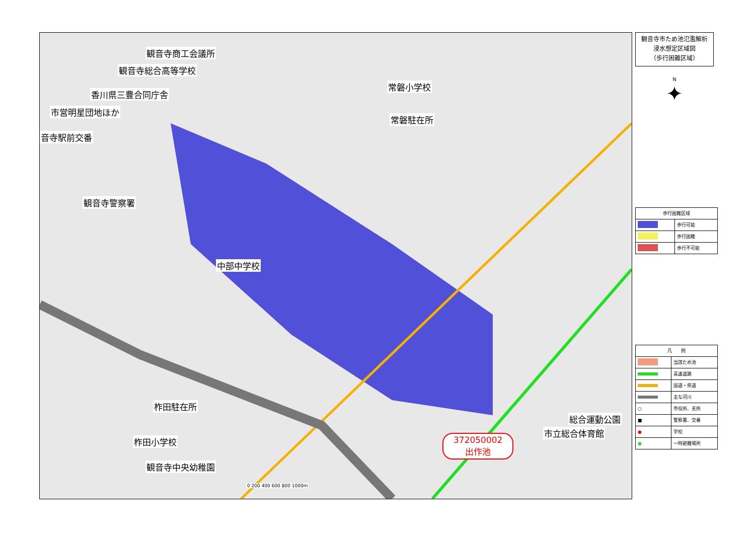観音寺商工会議所
観音寺総合高等学校
香川県三豊合同庁舎
市営明星団地ほか
音寺駅前交番
観音寺警察署
常磐小学校
常磐駐在所
中部中学校
柞田駐在所
柞田小学校
観音寺中央幼稚園
総合運動公園
市立総合体育館
372050002
出作池
0 200 400 600 800 1000m
観音寺市ため池氾濫解析
浸水想定区域図
（歩行困難区域）
N
✦
| 歩行困難区域 | |
| --- | --- |
| | 歩行可能 |
| | 歩行困難 |
| | 歩行不可能 |
| 凡 例 | |
| --- | --- |
| | 当該ため池 |
| | 高速道路 |
| | 国道・県道 |
| | 主な河川 |
| ○ | 市役所、支所 |
| ■ | 警察署、交番 |
| ● | 学校 |
| ● | 一時避難場所 |